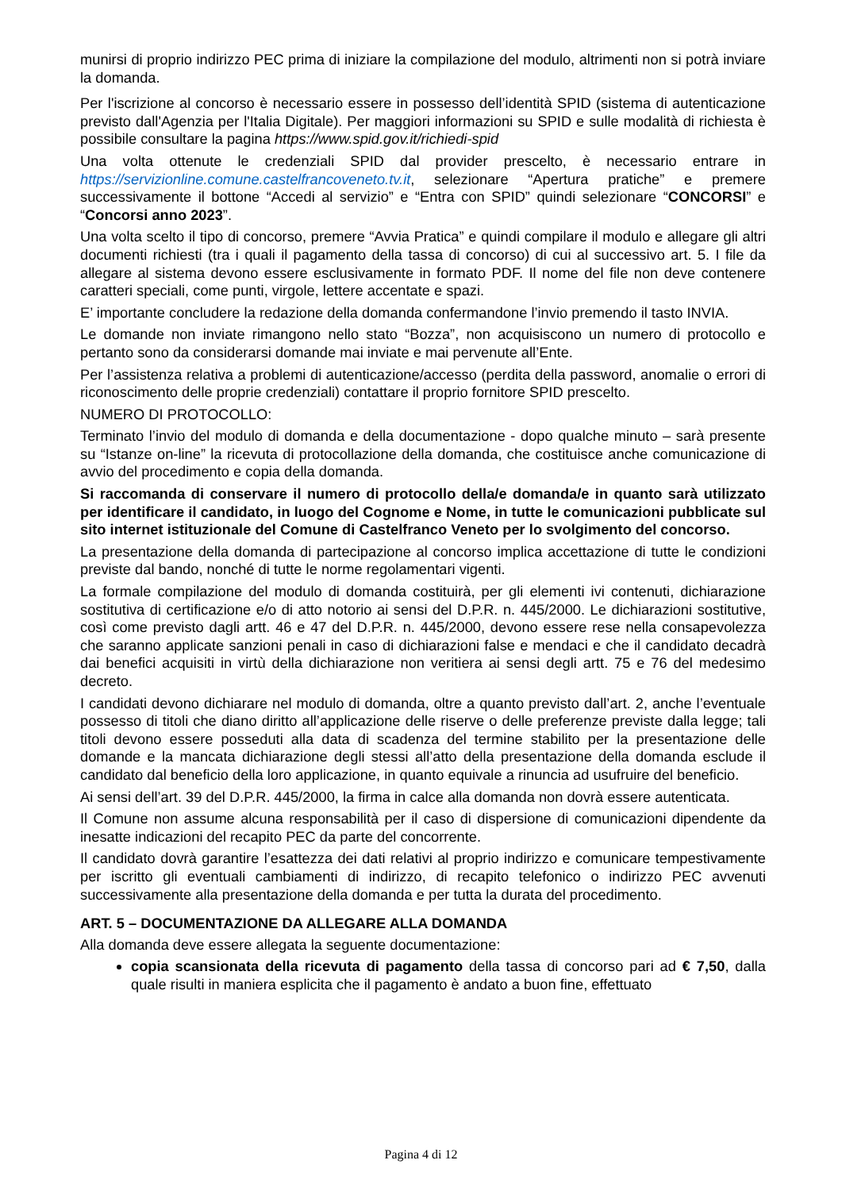munirsi di proprio indirizzo PEC prima di iniziare la compilazione del modulo, altrimenti non si potrà inviare la domanda.
Per l'iscrizione al concorso è necessario essere in possesso dell’identità SPID (sistema di autenticazione previsto dall'Agenzia per l'Italia Digitale). Per maggiori informazioni su SPID e sulle modalità di richiesta è possibile consultare la pagina https://www.spid.gov.it/richiedi-spid
Una volta ottenute le credenziali SPID dal provider prescelto, è necessario entrare in https://servizionline.comune.castelfrancoveneto.tv.it, selezionare “Apertura pratiche” e premere successivamente il bottone “Accedi al servizio” e “Entra con SPID” quindi selezionare “CONCORSI” e “Concorsi anno 2023”.
Una volta scelto il tipo di concorso, premere “Avvia Pratica” e quindi compilare il modulo e allegare gli altri documenti richiesti (tra i quali il pagamento della tassa di concorso) di cui al successivo art. 5. I file da allegare al sistema devono essere esclusivamente in formato PDF. Il nome del file non deve contenere caratteri speciali, come punti, virgole, lettere accentate e spazi.
E’ importante concludere la redazione della domanda confermandone l’invio premendo il tasto INVIA.
Le domande non inviate rimangono nello stato “Bozza”, non acquisiscono un numero di protocollo e pertanto sono da considerarsi domande mai inviate e mai pervenute all’Ente.
Per l’assistenza relativa a problemi di autenticazione/accesso (perdita della password, anomalie o errori di riconoscimento delle proprie credenziali) contattare il proprio fornitore SPID prescelto.
NUMERO DI PROTOCOLLO:
Terminato l’invio del modulo di domanda e della documentazione - dopo qualche minuto – sarà presente su “Istanze on-line” la ricevuta di protocollazione della domanda, che costituisce anche comunicazione di avvio del procedimento e copia della domanda.
Si raccomanda di conservare il numero di protocollo della/e domanda/e in quanto sarà utilizzato per identificare il candidato, in luogo del Cognome e Nome, in tutte le comunicazioni pubblicate sul sito internet istituzionale del Comune di Castelfranco Veneto per lo svolgimento del concorso.
La presentazione della domanda di partecipazione al concorso implica accettazione di tutte le condizioni previste dal bando, nonché di tutte le norme regolamentari vigenti.
La formale compilazione del modulo di domanda costituirà, per gli elementi ivi contenuti, dichiarazione sostitutiva di certificazione e/o di atto notorio ai sensi del D.P.R. n. 445/2000. Le dichiarazioni sostitutive, così come previsto dagli artt. 46 e 47 del D.P.R. n. 445/2000, devono essere rese nella consapevolezza che saranno applicate sanzioni penali in caso di dichiarazioni false e mendaci e che il candidato decadrà dai benefici acquisiti in virtù della dichiarazione non veritiera ai sensi degli artt. 75 e 76 del medesimo decreto.
I candidati devono dichiarare nel modulo di domanda, oltre a quanto previsto dall’art. 2, anche l’eventuale possesso di titoli che diano diritto all’applicazione delle riserve o delle preferenze previste dalla legge; tali titoli devono essere posseduti alla data di scadenza del termine stabilito per la presentazione delle domande e la mancata dichiarazione degli stessi all’atto della presentazione della domanda esclude il candidato dal beneficio della loro applicazione, in quanto equivale a rinuncia ad usufruire del beneficio.
Ai sensi dell’art. 39 del D.P.R. 445/2000, la firma in calce alla domanda non dovrà essere autenticata.
Il Comune non assume alcuna responsabilità per il caso di dispersione di comunicazioni dipendente da inesatte indicazioni del recapito PEC da parte del concorrente.
Il candidato dovrà garantire l’esattezza dei dati relativi al proprio indirizzo e comunicare tempestivamente per iscritto gli eventuali cambiamenti di indirizzo, di recapito telefonico o indirizzo PEC avvenuti successivamente alla presentazione della domanda e per tutta la durata del procedimento.
ART. 5 – DOCUMENTAZIONE DA ALLEGARE ALLA DOMANDA
Alla domanda deve essere allegata la seguente documentazione:
copia scansionata della ricevuta di pagamento della tassa di concorso pari ad € 7,50, dalla quale risulti in maniera esplicita che il pagamento è andato a buon fine, effettuato
Pagina 4 di 12